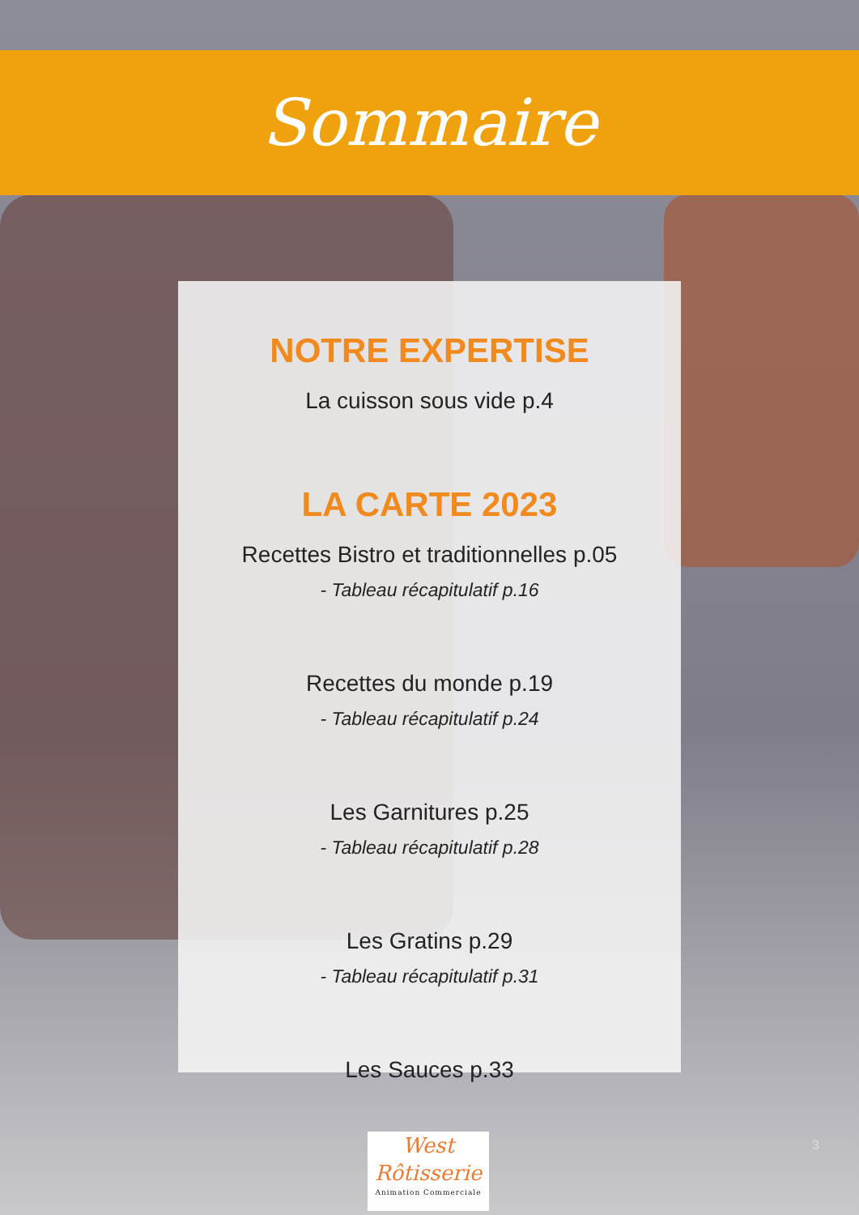Sommaire
NOTRE EXPERTISE
La cuisson sous vide p.4
LA CARTE 2023
Recettes Bistro et traditionnelles p.05
- Tableau récapitulatif p.16
Recettes du monde p.19
- Tableau récapitulatif p.24
Les Garnitures p.25
- Tableau récapitulatif p.28
Les Gratins p.29
- Tableau récapitulatif p.31
Les Sauces p.33
West
Rôtisserie
Animation Commerciale
3